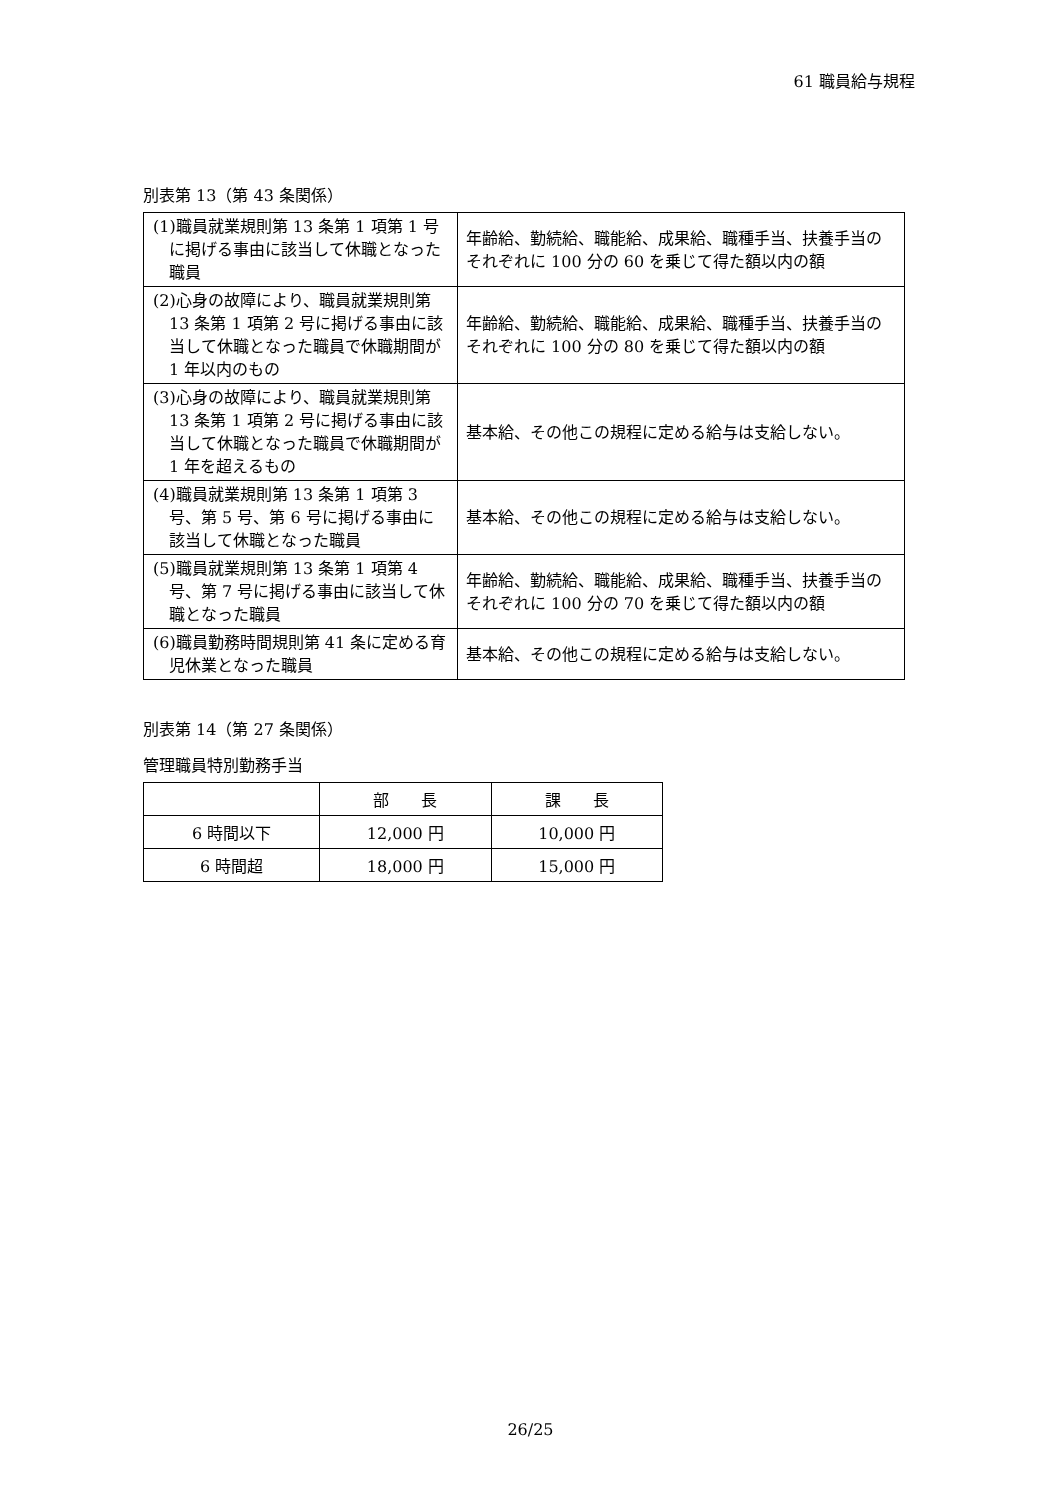61 職員給与規程
別表第 13（第 43 条関係）
| (1)職員就業規則第 13 条第 1 項第 1 号に掲げる事由に該当して休職となった職員 | 年齢給、勤続給、職能給、成果給、職種手当、扶養手当のそれぞれに 100 分の 60 を乗じて得た額以内の額 |
| (2)心身の故障により、職員就業規則第 13 条第 1 項第 2 号に掲げる事由に該当して休職となった職員で休職期間が 1 年以内のもの | 年齢給、勤続給、職能給、成果給、職種手当、扶養手当のそれぞれに 100 分の 80 を乗じて得た額以内の額 |
| (3)心身の故障により、職員就業規則第 13 条第 1 項第 2 号に掲げる事由に該当して休職となった職員で休職期間が 1 年を超えるもの | 基本給、その他この規程に定める給与は支給しない。 |
| (4)職員就業規則第 13 条第 1 項第 3 号、第 5 号、第 6 号に掲げる事由に該当して休職となった職員 | 基本給、その他この規程に定める給与は支給しない。 |
| (5)職員就業規則第 13 条第 1 項第 4 号、第 7 号に掲げる事由に該当して休職となった職員 | 年齢給、勤続給、職能給、成果給、職種手当、扶養手当のそれぞれに 100 分の 70 を乗じて得た額以内の額 |
| (6)職員勤務時間規則第 41 条に定める育児休業となった職員 | 基本給、その他この規程に定める給与は支給しない。 |
別表第 14（第 27 条関係）
管理職員特別勤務手当
| | 部 長 | 課 長 |
| 6 時間以下 | 12,000 円 | 10,000 円 |
| 6 時間超 | 18,000 円 | 15,000 円 |
26/25